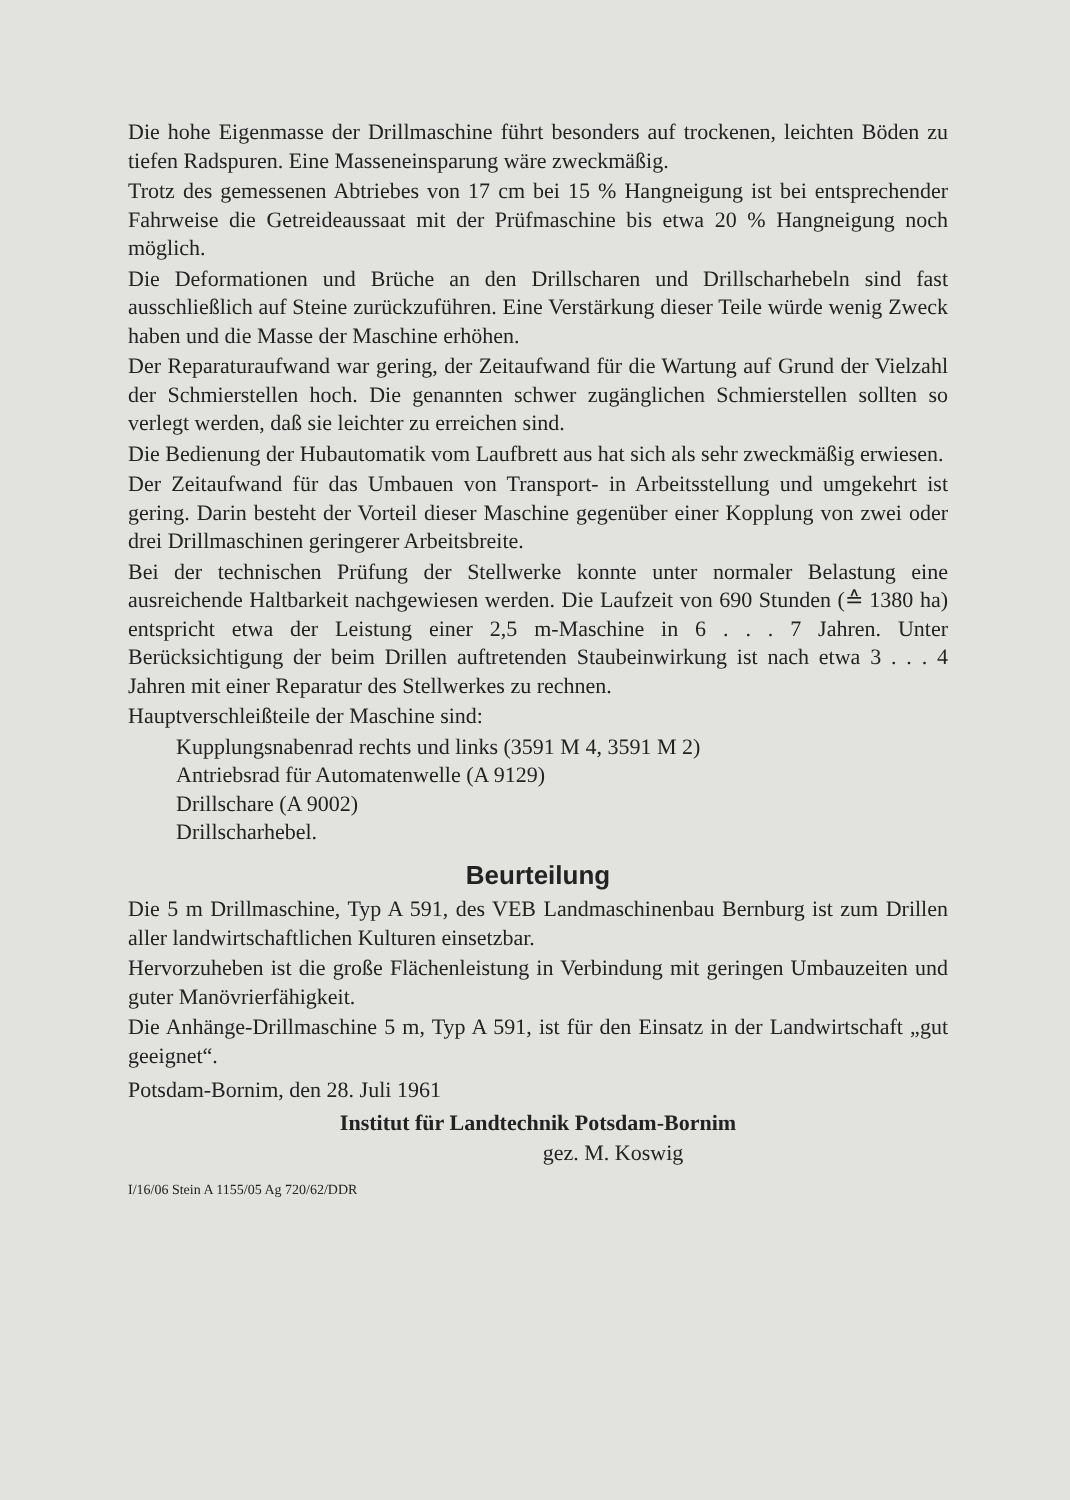Die hohe Eigenmasse der Drillmaschine führt besonders auf trockenen, leichten Böden zu tiefen Radspuren. Eine Masseneinsparung wäre zweckmäßig.
Trotz des gemessenen Abtriebes von 17 cm bei 15 % Hangneigung ist bei entsprechender Fahrweise die Getreideaussaat mit der Prüfmaschine bis etwa 20 % Hangneigung noch möglich.
Die Deformationen und Brüche an den Drillscharen und Drillscharhebeln sind fast ausschließlich auf Steine zurückzuführen. Eine Verstärkung dieser Teile würde wenig Zweck haben und die Masse der Maschine erhöhen.
Der Reparaturaufwand war gering, der Zeitaufwand für die Wartung auf Grund der Vielzahl der Schmierstellen hoch. Die genannten schwer zugänglichen Schmierstellen sollten so verlegt werden, daß sie leichter zu erreichen sind.
Die Bedienung der Hubautomatik vom Laufbrett aus hat sich als sehr zweckmäßig erwiesen.
Der Zeitaufwand für das Umbauen von Transport- in Arbeitsstellung und umgekehrt ist gering. Darin besteht der Vorteil dieser Maschine gegenüber einer Kopplung von zwei oder drei Drillmaschinen geringerer Arbeitsbreite.
Bei der technischen Prüfung der Stellwerke konnte unter normaler Belastung eine ausreichende Haltbarkeit nachgewiesen werden. Die Laufzeit von 690 Stunden (≙ 1380 ha) entspricht etwa der Leistung einer 2,5 m-Maschine in 6 . . . 7 Jahren. Unter Berücksichtigung der beim Drillen auftretenden Staubeinwirkung ist nach etwa 3 . . . 4 Jahren mit einer Reparatur des Stellwerkes zu rechnen.
Hauptverschleißteile der Maschine sind:
Kupplungsnabenrad rechts und links (3591 M 4, 3591 M 2)
Antriebsrad für Automatenwelle (A 9129)
Drillschare (A 9002)
Drillscharhebel.
Beurteilung
Die 5 m Drillmaschine, Typ A 591, des VEB Landmaschinenbau Bernburg ist zum Drillen aller landwirtschaftlichen Kulturen einsetzbar.
Hervorzuheben ist die große Flächenleistung in Verbindung mit geringen Umbauzeiten und guter Manövrierfähigkeit.
Die Anhänge-Drillmaschine 5 m, Typ A 591, ist für den Einsatz in der Landwirtschaft „gut geeignet“.
Potsdam-Bornim, den 28. Juli 1961
Institut für Landtechnik Potsdam-Bornim
gez. M. Koswig
I/16/06 Stein A 1155/05 Ag 720/62/DDR